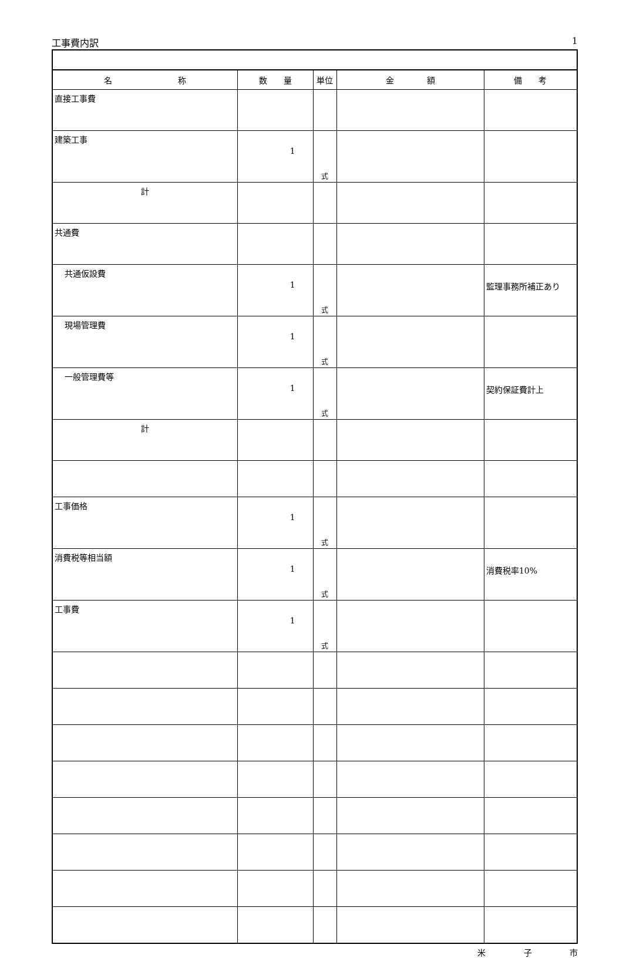工事費内訳 1
| 名 称 | 数 量 | 単位 | 金 額 | 備 考 |
| --- | --- | --- | --- | --- |
| 直接工事費 | | | | |
| 建築工事 | 1 | 式 | | |
| 計 | | | | |
| 共通費 | | | | |
| 共通仮設費 | 1 | 式 | | 監理事務所補正あり |
| 現場管理費 | 1 | 式 | | |
| 一般管理費等 | 1 | 式 | | 契約保証費計上 |
| 計 | | | | |
| 工事価格 | 1 | 式 | | |
| 消費税等相当額 | 1 | 式 | | 消費税率10% |
| 工事費 | 1 | 式 | | |
米 子 市